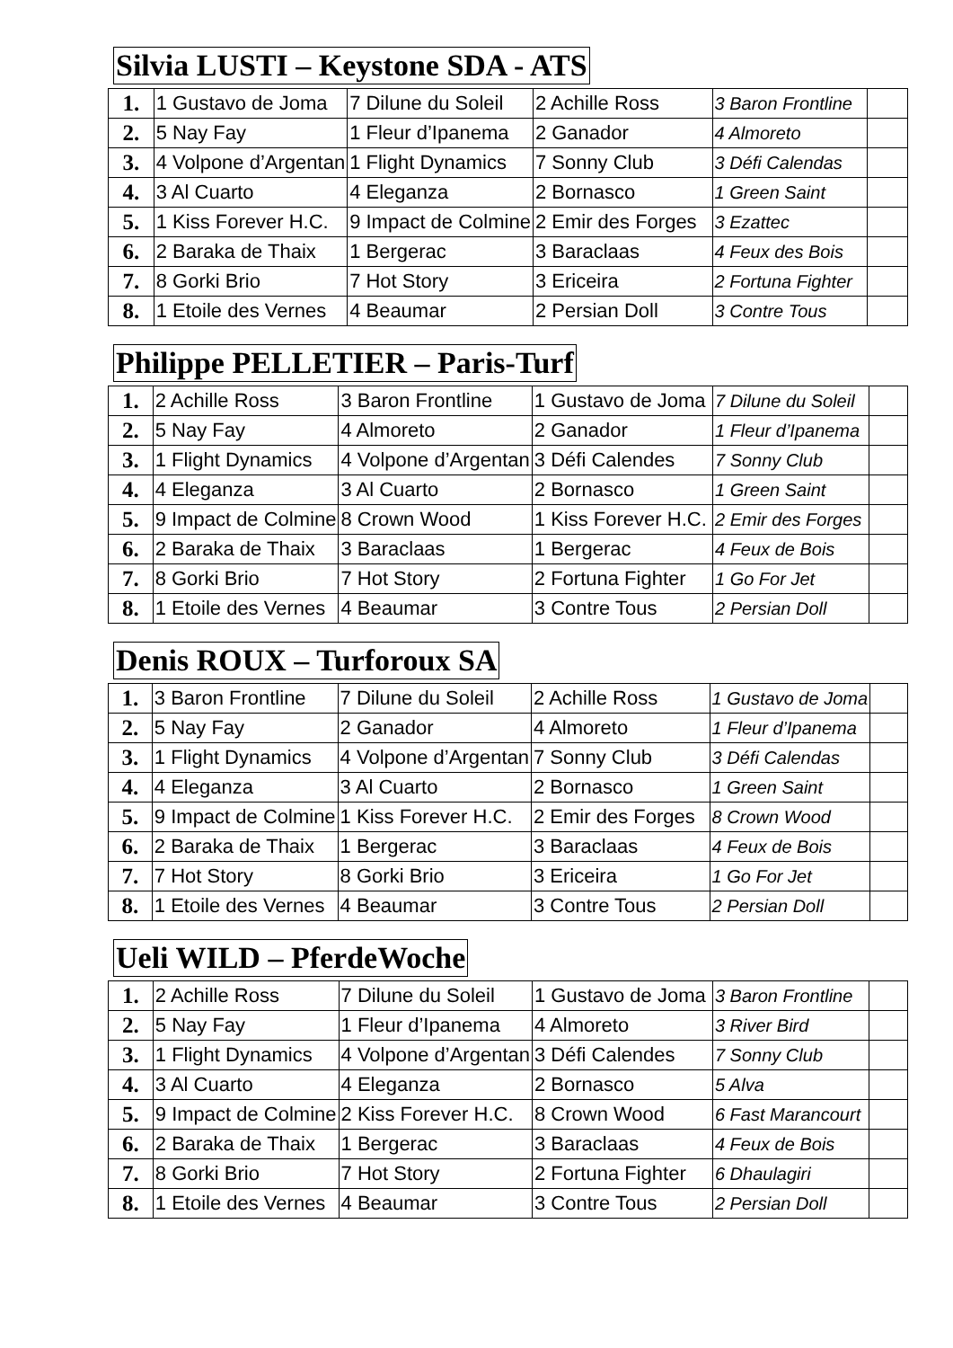Silvia LUSTI – Keystone SDA - ATS
| 1. | 1 Gustavo de Joma | 7 Dilune du Soleil | 2 Achille Ross | 3 Baron Frontline | |
| 2. | 5 Nay Fay | 1 Fleur d’Ipanema | 2 Ganador | 4 Almoreto | |
| 3. | 4 Volpone d’Argentan | 1 Flight Dynamics | 7 Sonny Club | 3 Défi Calendas | |
| 4. | 3 Al Cuarto | 4 Eleganza | 2 Bornasco | 1 Green Saint | |
| 5. | 1 Kiss Forever H.C. | 9 Impact de Colmine | 2 Emir des Forges | 3 Ezattec | |
| 6. | 2 Baraka de Thaix | 1 Bergerac | 3 Baraclaas | 4 Feux des Bois | |
| 7. | 8 Gorki Brio | 7 Hot Story | 3 Ericeira | 2 Fortuna Fighter | |
| 8. | 1 Etoile des Vernes | 4 Beaumar | 2 Persian Doll | 3 Contre Tous | |
Philippe PELLETIER – Paris-Turf
| 1. | 2 Achille Ross | 3 Baron Frontline | 1 Gustavo de Joma | 7 Dilune du Soleil | |
| 2. | 5 Nay Fay | 4 Almoreto | 2 Ganador | 1 Fleur d’Ipanema | |
| 3. | 1 Flight Dynamics | 4 Volpone d’Argentan | 3 Défi Calendes | 7 Sonny Club | |
| 4. | 4 Eleganza | 3 Al Cuarto | 2 Bornasco | 1 Green Saint | |
| 5. | 9 Impact de Colmine | 8 Crown Wood | 1 Kiss Forever H.C. | 2 Emir des Forges | |
| 6. | 2 Baraka de Thaix | 3 Baraclaas | 1 Bergerac | 4 Feux de Bois | |
| 7. | 8 Gorki Brio | 7 Hot Story | 2 Fortuna Fighter | 1 Go For Jet | |
| 8. | 1 Etoile des Vernes | 4 Beaumar | 3 Contre Tous | 2 Persian Doll | |
Denis ROUX – Turforoux SA
| 1. | 3 Baron Frontline | 7 Dilune du Soleil | 2 Achille Ross | 1 Gustavo de Joma | |
| 2. | 5 Nay Fay | 2 Ganador | 4 Almoreto | 1 Fleur d’Ipanema | |
| 3. | 1 Flight Dynamics | 4 Volpone d’Argentan | 7 Sonny Club | 3 Défi Calendas | |
| 4. | 4 Eleganza | 3 Al Cuarto | 2 Bornasco | 1 Green Saint | |
| 5. | 9 Impact de Colmine | 1 Kiss Forever H.C. | 2 Emir des Forges | 8 Crown Wood | |
| 6. | 2 Baraka de Thaix | 1 Bergerac | 3 Baraclaas | 4 Feux de Bois | |
| 7. | 7 Hot Story | 8 Gorki Brio | 3 Ericeira | 1 Go For Jet | |
| 8. | 1 Etoile des Vernes | 4 Beaumar | 3 Contre Tous | 2 Persian Doll | |
Ueli WILD – PferdeWoche
| 1. | 2 Achille Ross | 7 Dilune du Soleil | 1 Gustavo de Joma | 3 Baron Frontline | |
| 2. | 5 Nay Fay | 1 Fleur d’Ipanema | 4 Almoreto | 3 River Bird | |
| 3. | 1 Flight Dynamics | 4 Volpone d’Argentan | 3 Défi Calendes | 7 Sonny Club | |
| 4. | 3 Al Cuarto | 4 Eleganza | 2 Bornasco | 5 Alva | |
| 5. | 9 Impact de Colmine | 2 Kiss Forever H.C. | 8 Crown Wood | 6 Fast Marancourt | |
| 6. | 2 Baraka de Thaix | 1 Bergerac | 3 Baraclaas | 4 Feux de Bois | |
| 7. | 8 Gorki Brio | 7 Hot Story | 2 Fortuna Fighter | 6 Dhaulagiri | |
| 8. | 1 Etoile des Vernes | 4 Beaumar | 3 Contre Tous | 2 Persian Doll | |